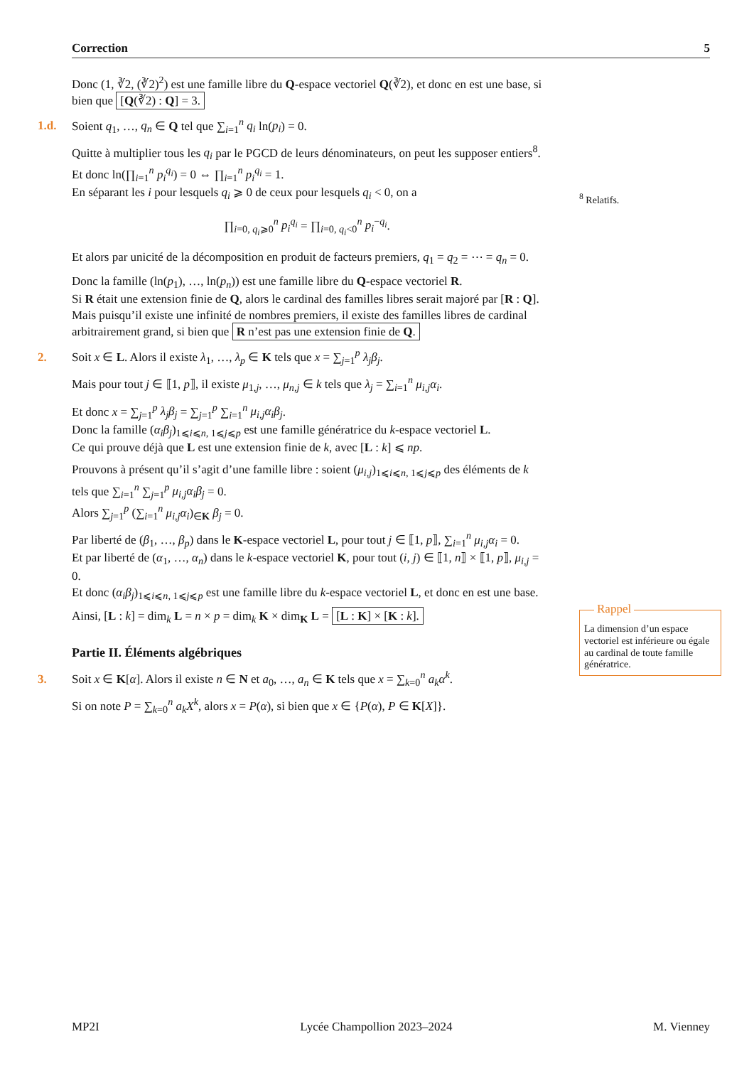Correction 5
Donc (1, ∛2, (∛2)<sup>2</sup>) est une famille libre du Q-espace vectoriel Q(∛2), et donc en est une base, si bien que [Q(∛2) : Q] = 3.
1.d. Soient q<sub>1</sub>, …, q<sub>n</sub> ∈ Q tel que ∑<sub>i=1</sub><sup>n</sup> q<sub>i</sub> ln(p<sub>i</sub>) = 0.
Quitte à multiplier tous les q<sub>i</sub> par le PGCD de leurs dénominateurs, on peut les supposer entiers<sup>8</sup>.
Et donc ln(∏<sub>i=1</sub><sup>n</sup> p<sub>i</sub><sup>q<sub>i</sub></sup>) = 0 ⇔ ∏<sub>i=1</sub><sup>n</sup> p<sub>i</sub><sup>q<sub>i</sub></sup> = 1.
En séparant les i pour lesquels q<sub>i</sub> ⩾ 0 de ceux pour lesquels q<sub>i</sub> < 0, on a
∏<sub>i=0, q<sub>i</sub>⩾0</sub><sup>n</sup> p<sub>i</sub><sup>q<sub>i</sub></sup> = ∏<sub>i=0, q<sub>i</sub><0</sub><sup>n</sup> p<sub>i</sub><sup>−q<sub>i</sub></sup>.
Et alors par unicité de la décomposition en produit de facteurs premiers, q<sub>1</sub> = q<sub>2</sub> = ⋯ = q<sub>n</sub> = 0.
Donc la famille (ln(p<sub>1</sub>), …, ln(p<sub>n</sub>)) est une famille libre du Q-espace vectoriel R.
Si R était une extension finie de Q, alors le cardinal des familles libres serait majoré par [R : Q].
Mais puisqu’il existe une infinité de nombres premiers, il existe des familles libres de cardinal arbitrairement grand, si bien que R n’est pas une extension finie de Q.
2. Soit x ∈ L. Alors il existe λ<sub>1</sub>, …, λ<sub>p</sub> ∈ K tels que x = ∑<sub>j=1</sub><sup>p</sup> λ<sub>j</sub>β<sub>j</sub>.
Mais pour tout j ∈ ⟦1, p⟧, il existe μ<sub>1,j</sub>, …, μ<sub>n,j</sub> ∈ k tels que λ<sub>j</sub> = ∑<sub>i=1</sub><sup>n</sup> μ<sub>i,j</sub>α<sub>i</sub>.
Et donc x = ∑<sub>j=1</sub><sup>p</sup> λ<sub>j</sub>β<sub>j</sub> = ∑<sub>j=1</sub><sup>p</sup> ∑<sub>i=1</sub><sup>n</sup> μ<sub>i,j</sub>α<sub>i</sub>β<sub>j</sub>.
Donc la famille (α<sub>i</sub>β<sub>j</sub>)<sub>1⩽i⩽n, 1⩽j⩽p</sub> est une famille génératrice du k-espace vectoriel L.
Ce qui prouve déjà que L est une extension finie de k, avec [L : k] ⩽ np.
Prouvons à présent qu’il s’agit d’une famille libre : soient (μ<sub>i,j</sub>)<sub>1⩽i⩽n, 1⩽j⩽p</sub> des éléments de k tels que ∑<sub>i=1</sub><sup>n</sup> ∑<sub>j=1</sub><sup>p</sup> μ<sub>i,j</sub>α<sub>i</sub>β<sub>j</sub> = 0.
Alors ∑<sub>j=1</sub><sup>p</sup> (∑<sub>i=1</sub><sup>n</sup> μ<sub>i,j</sub>α<sub>i</sub>)<sub>∈K</sub> β<sub>j</sub> = 0.
Par liberté de (β<sub>1</sub>, …, β<sub>p</sub>) dans le K-espace vectoriel L, pour tout j ∈ ⟦1, p⟧, ∑<sub>i=1</sub><sup>n</sup> μ<sub>i,j</sub>α<sub>i</sub> = 0.
Et par liberté de (α<sub>1</sub>, …, α<sub>n</sub>) dans le k-espace vectoriel K, pour tout (i, j) ∈ ⟦1, n⟧ × ⟦1, p⟧, μ<sub>i,j</sub> = 0.
Et donc (α<sub>i</sub>β<sub>j</sub>)<sub>1⩽i⩽n, 1⩽j⩽p</sub> est une famille libre du k-espace vectoriel L, et donc en est une base.
Ainsi, [L : k] = dim<sub>k</sub> L = n × p = dim<sub>k</sub> K × dim<sub>K</sub> L = [L : K] × [K : k].
Partie II. Éléments algébriques
3. Soit x ∈ K[α]. Alors il existe n ∈ N et a<sub>0</sub>, …, a<sub>n</sub> ∈ K tels que x = ∑<sub>k=0</sub><sup>n</sup> a<sub>k</sub>α<sup>k</sup>.
Si on note P = ∑<sub>k=0</sub><sup>n</sup> a<sub>k</sub>X<sup>k</sup>, alors x = P(α), si bien que x ∈ {P(α), P ∈ K[X]}.
<sup>8</sup> Relatifs.
Rappel
La dimension d’un espace vectoriel est inférieure ou égale au cardinal de toute famille génératrice.
MP2I Lycée Champollion 2023–2024 M. Vienney